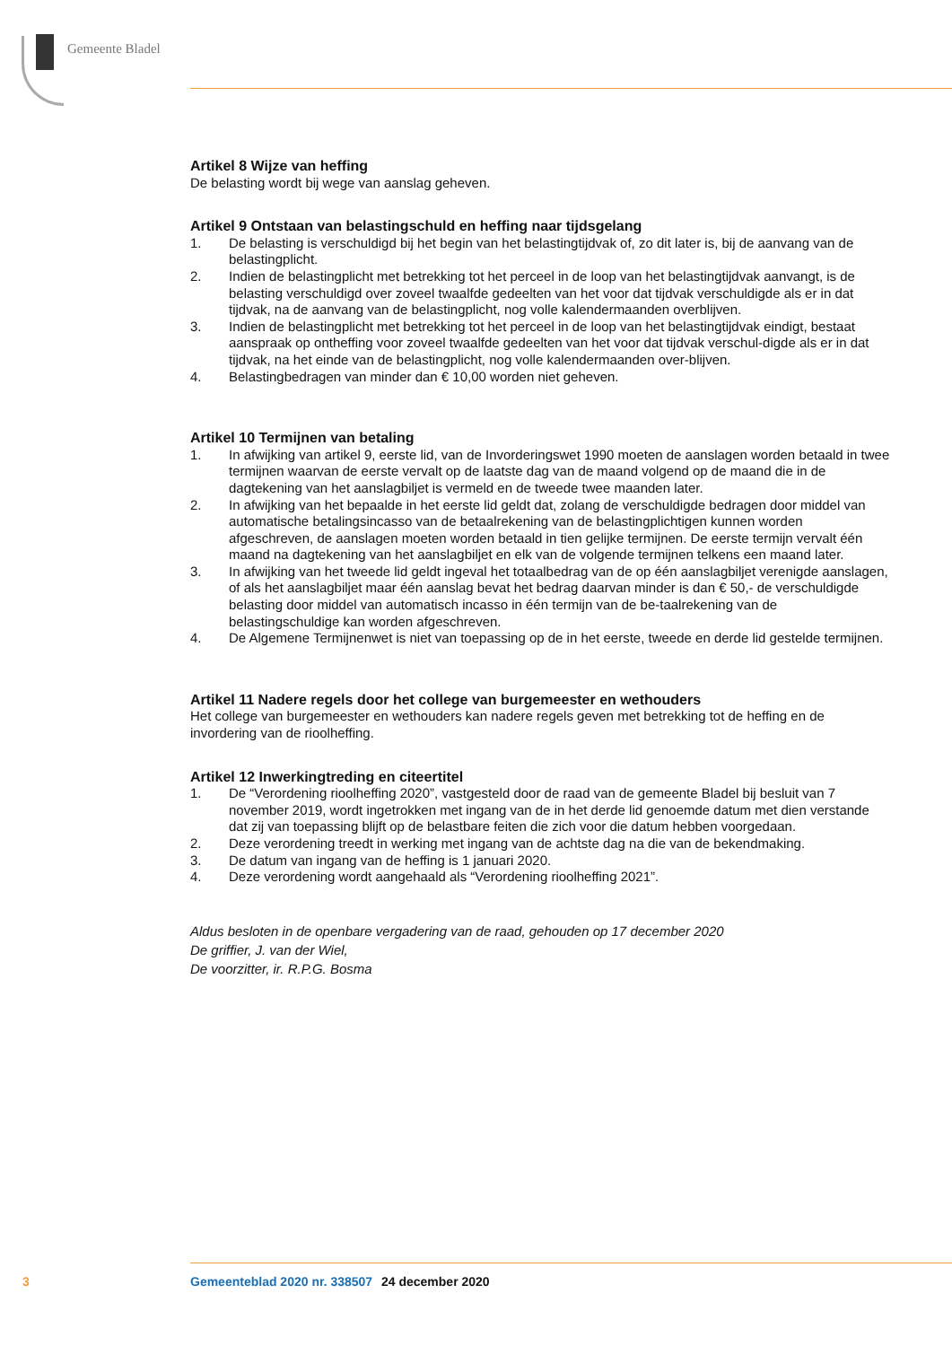Gemeente Bladel
Artikel 8 Wijze van heffing
De belasting wordt bij wege van aanslag geheven.
Artikel 9 Ontstaan van belastingschuld en heffing naar tijdsgelang
1. De belasting is verschuldigd bij het begin van het belastingtijdvak of, zo dit later is, bij de aanvang van de belastingplicht.
2. Indien de belastingplicht met betrekking tot het perceel in de loop van het belastingtijdvak aanvangt, is de belasting verschuldigd over zoveel twaalfde gedeelten van het voor dat tijdvak verschuldigde als er in dat tijdvak, na de aanvang van de belastingplicht, nog volle kalendermaanden overblijven.
3. Indien de belastingplicht met betrekking tot het perceel in de loop van het belastingtijdvak eindigt, bestaat aanspraak op ontheffing voor zoveel twaalfde gedeelten van het voor dat tijdvak verschul-digde als er in dat tijdvak, na het einde van de belastingplicht, nog volle kalendermaanden over-blijven.
4. Belastingbedragen van minder dan € 10,00 worden niet geheven.
Artikel 10 Termijnen van betaling
1. In afwijking van artikel 9, eerste lid, van de Invorderingswet 1990 moeten de aanslagen worden betaald in twee termijnen waarvan de eerste vervalt op de laatste dag van de maand volgend op de maand die in de dagtekening van het aanslagbiljet is vermeld en de tweede twee maanden later.
2. In afwijking van het bepaalde in het eerste lid geldt dat, zolang de verschuldigde bedragen door middel van automatische betalingsincasso van de betaalrekening van de belastingplichtigen kunnen worden afgeschreven, de aanslagen moeten worden betaald in tien gelijke termijnen. De eerste termijn vervalt één maand na dagtekening van het aanslagbiljet en elk van de volgende termijnen telkens een maand later.
3. In afwijking van het tweede lid geldt ingeval het totaalbedrag van de op één aanslagbiljet verenigde aanslagen, of als het aanslagbiljet maar één aanslag bevat het bedrag daarvan minder is dan € 50,- de verschuldigde belasting door middel van automatisch incasso in één termijn van de be-taalrekening van de belastingschuldige kan worden afgeschreven.
4. De Algemene Termijnenwet is niet van toepassing op de in het eerste, tweede en derde lid gestelde termijnen.
Artikel 11 Nadere regels door het college van burgemeester en wethouders
Het college van burgemeester en wethouders kan nadere regels geven met betrekking tot de heffing en de invordering van de rioolheffing.
Artikel 12 Inwerkingtreding en citeertitel
1. De “Verordening rioolheffing 2020”, vastgesteld door de raad van de gemeente Bladel bij besluit van 7 november 2019, wordt ingetrokken met ingang van de in het derde lid genoemde datum met dien verstande dat zij van toepassing blijft op de belastbare feiten die zich voor die datum hebben voorgedaan.
2. Deze verordening treedt in werking met ingang van de achtste dag na die van de bekendmaking.
3. De datum van ingang van de heffing is 1 januari 2020.
4. Deze verordening wordt aangehaald als “Verordening rioolheffing 2021”.
Aldus besloten in de openbare vergadering van de raad, gehouden op 17 december 2020
De griffier, J. van der Wiel,
De voorzitter, ir. R.P.G. Bosma
3 Gemeenteblad 2020 nr. 338507 24 december 2020